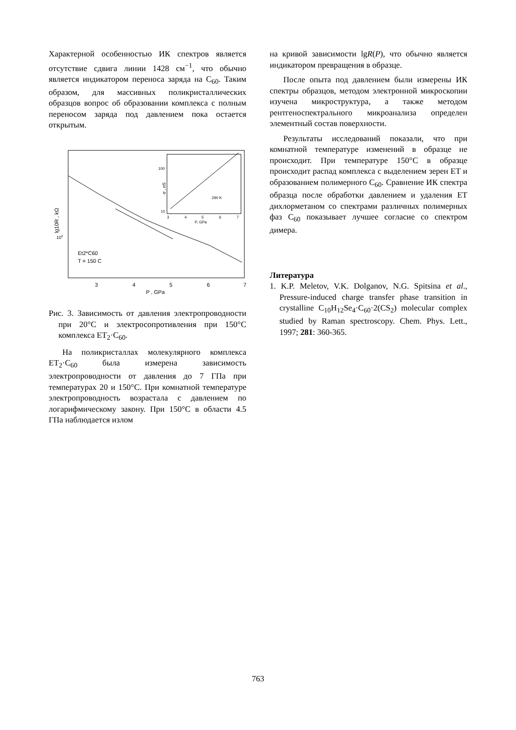Характерной особенностью ИК спектров является отсутствие сдвига линии 1428 см<sup>−1</sup>, что обычно является индикатором переноса заряда на C<sub>60</sub>. Таким образом, для массивных поликристаллических образцов вопрос об образовании комплекса с полным переносом заряда под давлением пока остается открытым.
3
4
5
6
7
P , GPa
102
lg10R , kΩ
Et2*C60
T = 150 C
100
10
3
4
5
6
7
P, GPa
σ , nS
290 K
Рис. 3. Зависимость от давления электропроводности при 20°C и электросопротивления при 150°C комплекса ET<sub>2</sub>·C<sub>60</sub>.
На поликристаллах молекулярного комплекса ET<sub>2</sub>·C<sub>60</sub> была измерена зависимость электропроводности от давления до 7 ГПа при температурах 20 и 150°C. При комнатной температуре электропроводность возрастала с давлением по логарифмическому закону. При 150°C в области 4.5 ГПа наблюдается излом
на кривой зависимости lgR(P), что обычно является индикатором превращения в образце.
После опыта под давлением были измерены ИК спектры образцов, методом электронной микроскопии изучена микроструктура, а также методом рентгеноспектрального микроанализа определен элементный состав поверхности.
Результаты исследований показали, что при комнатной температуре изменений в образце не происходит. При температуре 150°C в образце происходит распад комплекса с выделением зерен ET и образованием полимерного C<sub>60</sub>. Сравнение ИК спектра образца после обработки давлением и удаления ET дихлорметаном со спектрами различных полимерных фаз C<sub>60</sub> показывает лучшее согласие со спектром димера.
Литература
1. K.P. Meletov, V.K. Dolganov, N.G. Spitsina et al., Pressure-induced charge transfer phase transition in crystalline C<sub>10</sub>H<sub>12</sub>Se<sub>4</sub>·C<sub>60</sub>·2(CS<sub>2</sub>) molecular complex studied by Raman spectroscopy. Chem. Phys. Lett., 1997; 281: 360-365.
763